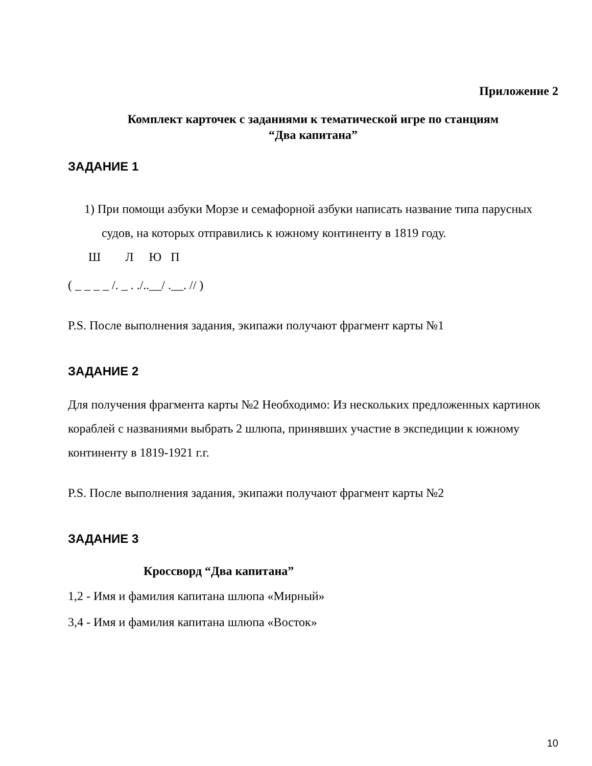Приложение 2
Комплект карточек с заданиями к тематической игре по станциям
“Два капитана”
ЗАДАНИЕ 1
1) При помощи азбуки Морзе и семафорной азбуки написать название типа парусных судов, на которых отправились к южному континенту в 1819 году.
Ш Л Ю П
( _ _ _ _ /. _ . ./..__/ .__. // )
P.S. После выполнения задания, экипажи получают фрагмент карты №1
ЗАДАНИЕ 2
Для получения фрагмента карты №2 Необходимо: Из нескольких предложенных картинок кораблей с названиями выбрать 2 шлюпа, принявших участие в экспедиции к южному континенту в 1819-1921 г.г.
P.S. После выполнения задания, экипажи получают фрагмент карты №2
ЗАДАНИЕ 3
Кроссворд “Два капитана”
1,2 - Имя и фамилия капитана шлюпа «Мирный»
3,4 - Имя и фамилия капитана шлюпа «Восток»
10